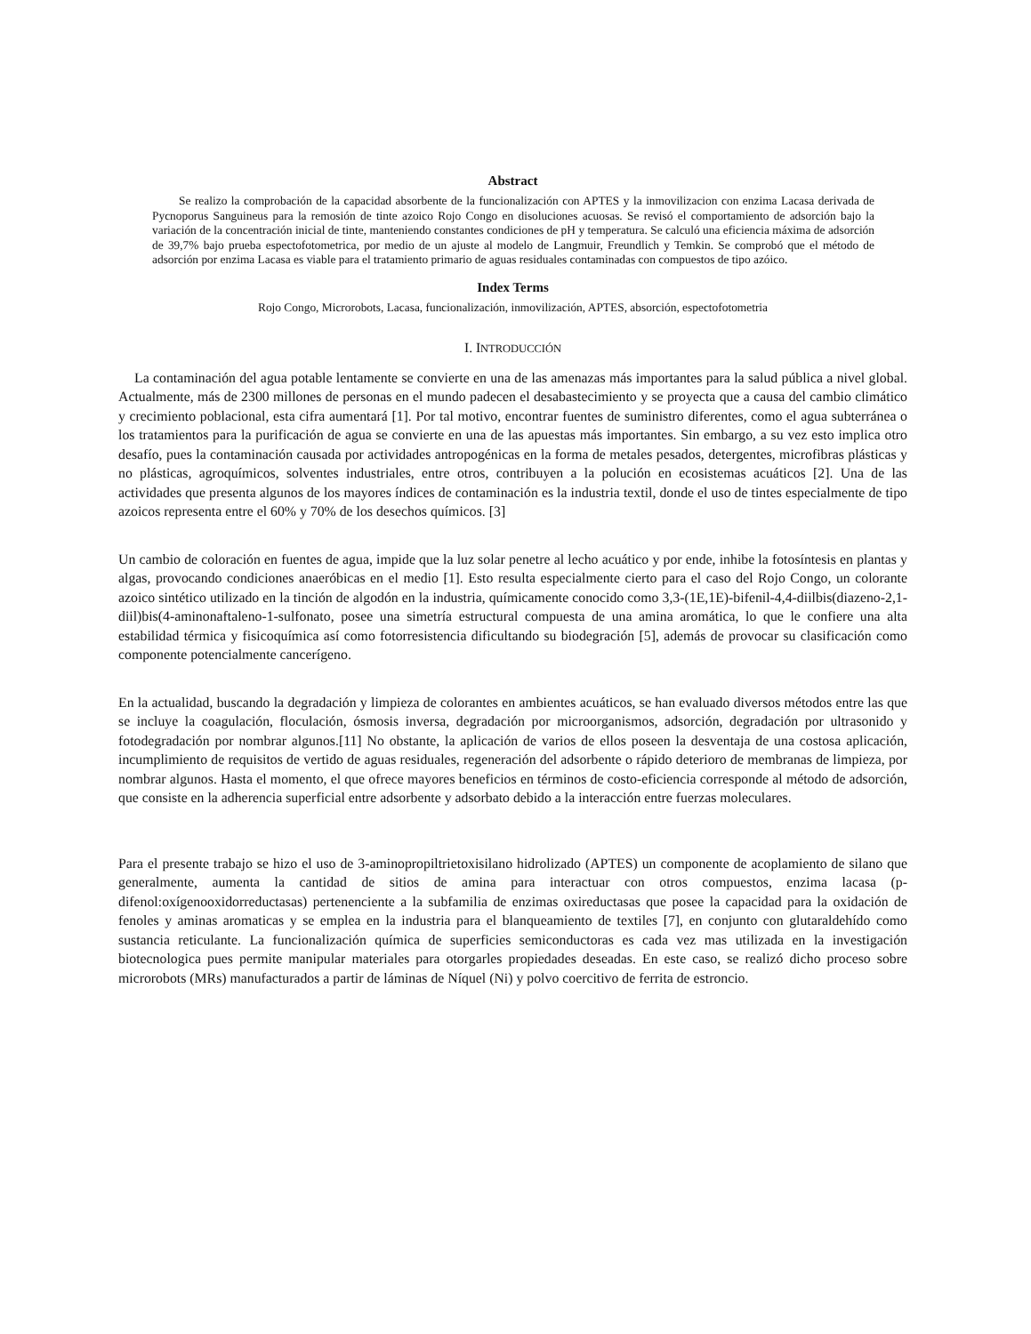Abstract
Se realizo la comprobación de la capacidad absorbente de la funcionalización con APTES y la inmovilizacion con enzima Lacasa derivada de Pycnoporus Sanguineus para la remosión de tinte azoico Rojo Congo en disoluciones acuosas. Se revisó el comportamiento de adsorción bajo la variación de la concentración inicial de tinte, manteniendo constantes condiciones de pH y temperatura. Se calculó una eficiencia máxima de adsorción de 39,7% bajo prueba espectofotometrica, por medio de un ajuste al modelo de Langmuir, Freundlich y Temkin. Se comprobó que el método de adsorción por enzima Lacasa es viable para el tratamiento primario de aguas residuales contaminadas con compuestos de tipo azóico.
Index Terms
Rojo Congo, Microrobots, Lacasa, funcionalización, inmovilización, APTES, absorción, espectofotometria
I. INTRODUCCIÓN
La contaminación del agua potable lentamente se convierte en una de las amenazas más importantes para la salud pública a nivel global. Actualmente, más de 2300 millones de personas en el mundo padecen el desabastecimiento y se proyecta que a causa del cambio climático y crecimiento poblacional, esta cifra aumentará [1]. Por tal motivo, encontrar fuentes de suministro diferentes, como el agua subterránea o los tratamientos para la purificación de agua se convierte en una de las apuestas más importantes. Sin embargo, a su vez esto implica otro desafío, pues la contaminación causada por actividades antropogénicas en la forma de metales pesados, detergentes, microfibras plásticas y no plásticas, agroquímicos, solventes industriales, entre otros, contribuyen a la polución en ecosistemas acuáticos [2]. Una de las actividades que presenta algunos de los mayores índices de contaminación es la industria textil, donde el uso de tintes especialmente de tipo azoicos representa entre el 60% y 70% de los desechos químicos. [3]
Un cambio de coloración en fuentes de agua, impide que la luz solar penetre al lecho acuático y por ende, inhibe la fotosíntesis en plantas y algas, provocando condiciones anaeróbicas en el medio [1]. Esto resulta especialmente cierto para el caso del Rojo Congo, un colorante azoico sintético utilizado en la tinción de algodón en la industria, químicamente conocido como 3,3-(1E,1E)-bifenil-4,4-diilbis(diazeno-2,1-diil)bis(4-aminonaftaleno-1-sulfonato, posee una simetría estructural compuesta de una amina aromática, lo que le confiere una alta estabilidad térmica y fisicoquímica así como fotorresistencia dificultando su biodegración [5], además de provocar su clasificación como componente potencialmente cancerígeno.
En la actualidad, buscando la degradación y limpieza de colorantes en ambientes acuáticos, se han evaluado diversos métodos entre las que se incluye la coagulación, floculación, ósmosis inversa, degradación por microorganismos, adsorción, degradación por ultrasonido y fotodegradación por nombrar algunos.[11] No obstante, la aplicación de varios de ellos poseen la desventaja de una costosa aplicación, incumplimiento de requisitos de vertido de aguas residuales, regeneración del adsorbente o rápido deterioro de membranas de limpieza, por nombrar algunos. Hasta el momento, el que ofrece mayores beneficios en términos de costo-eficiencia corresponde al método de adsorción, que consiste en la adherencia superficial entre adsorbente y adsorbato debido a la interacción entre fuerzas moleculares.
Para el presente trabajo se hizo el uso de 3-aminopropiltrietoxisilano hidrolizado (APTES) un componente de acoplamiento de silano que generalmente, aumenta la cantidad de sitios de amina para interactuar con otros compuestos, enzima lacasa (p-difenol:oxígenooxidorreductasas) pertenenciente a la subfamilia de enzimas oxireductasas que posee la capacidad para la oxidación de fenoles y aminas aromaticas y se emplea en la industria para el blanqueamiento de textiles [7], en conjunto con glutaraldehído como sustancia reticulante. La funcionalización química de superficies semiconductoras es cada vez mas utilizada en la investigación biotecnologica pues permite manipular materiales para otorgarles propiedades deseadas. En este caso, se realizó dicho proceso sobre microrobots (MRs) manufacturados a partir de láminas de Níquel (Ni) y polvo coercitivo de ferrita de estroncio.